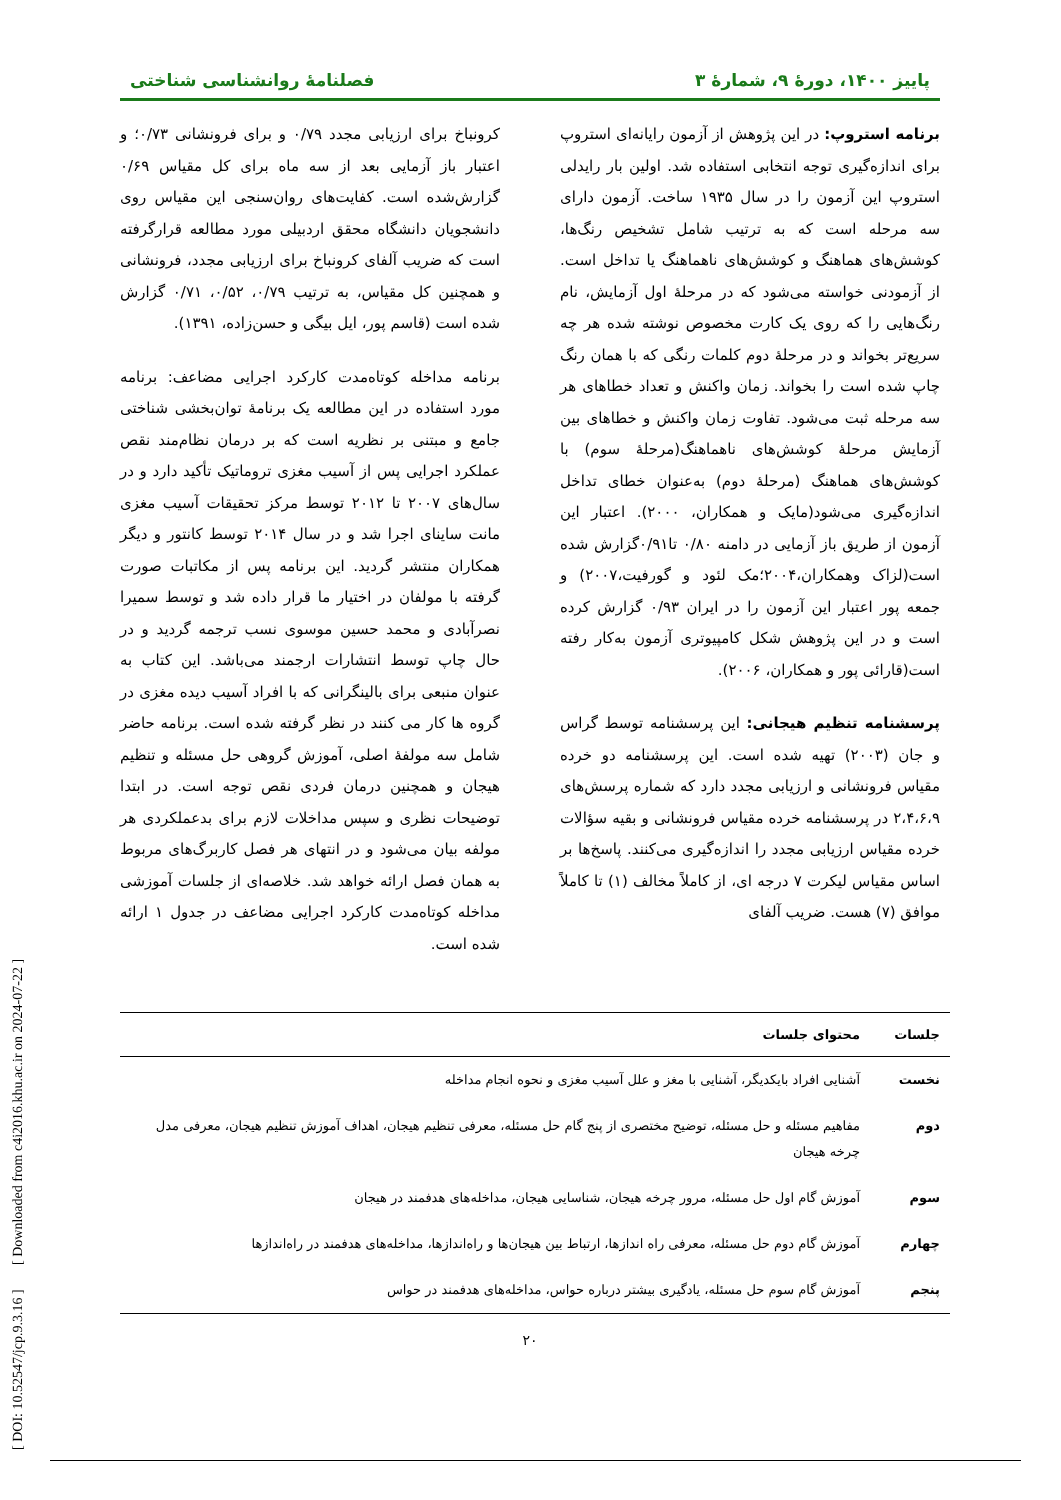پاییز ۱۴۰۰، دورهٔ ۹، شمارهٔ ۳ فصلنامهٔ روانشناسی شناختی
برنامه استروپ: در این پژوهش از آزمون رایانه‌ای استروپ برای اندازه‌گیری توجه انتخابی استفاده شد. اولین بار رایدلی استروپ این آزمون را در سال ۱۹۳۵ ساخت. آزمون دارای سه مرحله است که به ترتیب شامل تشخیص رنگ‌ها، کوشش‌های هماهنگ و کوشش‌های ناهماهنگ یا تداخل است. از آزمودنی خواسته می‌شود که در مرحلهٔ اول آزمایش، نام رنگ‌هایی را که روی یک کارت مخصوص نوشته شده هر چه سریع‌تر بخواند و در مرحلهٔ دوم کلمات رنگی که با همان رنگ چاپ شده است را بخواند. زمان واکنش و تعداد خطاهای هر سه مرحله ثبت می‌شود. تفاوت زمان واکنش و خطاهای بین آزمایش مرحلهٔ کوشش‌های ناهماهنگ(مرحلهٔ سوم) با کوشش‌های هماهنگ (مرحلهٔ دوم) به‌عنوان خطای تداخل اندازه‌گیری می‌شود(مایک و همکاران، ۲۰۰۰). اعتبار این آزمون از طریق باز آزمایی در دامنه ۰/۸۰ تا۰/۹۱گزارش شده است(لزاک وهمکاران،۲۰۰۴؛مک لئود و گورفیت،۲۰۰۷) و جمعه پور اعتبار این آزمون را در ایران ۰/۹۳ گزارش کرده است و در این پژوهش شکل کامپیوتری آزمون به‌کار رفته است(قارائی پور و همکاران، ۲۰۰۶).
پرسشنامه تنظیم هیجانی: این پرسشنامه توسط گراس و جان (۲۰۰۳) تهیه شده است. این پرسشنامه دو خرده مقیاس فرونشانی و ارزیابی مجدد دارد که شماره پرسش‌های ۲،۴،۶،۹ در پرسشنامه خرده مقیاس فرونشانی و بقیه سؤالات خرده مقیاس ارزیابی مجدد را اندازه‌گیری می‌کنند. پاسخ‌ها بر اساس مقیاس لیکرت ۷ درجه ای، از کاملاً مخالف (۱) تا کاملاً موافق (۷) هست. ضریب آلفای
کرونباخ برای ارزیابی مجدد ۰/۷۹ و برای فرونشانی ۰/۷۳؛ و اعتبار باز آزمایی بعد از سه ماه برای کل مقیاس ۰/۶۹ گزارش‌شده است. کفایت‌های روان‌سنجی این مقیاس روی دانشجویان دانشگاه محقق اردبیلی مورد مطالعه قرارگرفته است که ضریب آلفای کرونباخ برای ارزیابی مجدد، فرونشانی و همچنین کل مقیاس، به ترتیب ۰/۷۹، ۰/۵۲، ۰/۷۱ گزارش شده است (قاسم پور، ایل بیگی و حسن‌زاده، ۱۳۹۱).
برنامه مداخله کوتاه‌مدت کارکرد اجرایی مضاعف: برنامه مورد استفاده در این مطالعه یک برنامهٔ توان‌بخشی شناختی جامع و مبتنی بر نظریه است که بر درمان نظام‌مند نقص عملکرد اجرایی پس از آسیب مغزی تروماتیک تأکید دارد و در سال‌های ۲۰۰۷ تا ۲۰۱۲ توسط مرکز تحقیقات آسیب مغزی مانت ساینای اجرا شد و در سال ۲۰۱۴ توسط کانتور و دیگر همکاران منتشر گردید. این برنامه پس از مکاتبات صورت گرفته با مولفان در اختیار ما قرار داده شد و توسط سمیرا نصرآبادی و محمد حسین موسوی نسب ترجمه گردید و در حال چاپ توسط انتشارات ارجمند می‌باشد. این کتاب به عنوان منبعی برای بالینگرانی که با افراد آسیب دیده مغزی در گروه ها کار می کنند در نظر گرفته شده است. برنامه حاضر شامل سه مولفهٔ اصلی، آموزش گروهی حل مسئله و تنظیم هیجان و همچنین درمان فردی نقص توجه است. در ابتدا توضیحات نظری و سپس مداخلات لازم برای بدعملکردی هر مولفه بیان می‌شود و در انتهای هر فصل کاربرگ‌های مربوط به همان فصل ارائه خواهد شد. خلاصه‌ای از جلسات آموزشی مداخله کوتاه‌مدت کارکرد اجرایی مضاعف در جدول ۱ ارائه شده است.
| جلسات | محتوای جلسات |
| --- | --- |
| نخست | آشنایی افراد بایکدیگر، آشنایی با مغز و علل آسیب مغزی و نحوه انجام مداخله |
| دوم | مفاهیم مسئله و حل مسئله، توضیح مختصری از پنج گام حل مسئله، معرفی تنظیم هیجان، اهداف آموزش تنظیم هیجان، معرفی مدل چرخه هیجان |
| سوم | آموزش گام اول حل مسئله، مرور چرخه هیجان، شناسایی هیجان، مداخله‌های هدفمند در هیجان |
| چهارم | آموزش گام دوم حل مسئله، معرفی راه اندازها، ارتباط بین هیجان‌ها و راه‌اندازها، مداخله‌های هدفمند در راه‌اندازها |
| پنجم | آموزش گام سوم حل مسئله، یادگیری بیشتر درباره حواس، مداخله‌های هدفمند در حواس |
۲۰
[ DOI: 10.52547/jcp.9.3.16 ] [ Downloaded from c4i2016.khu.ac.ir on 2024-07-22 ]